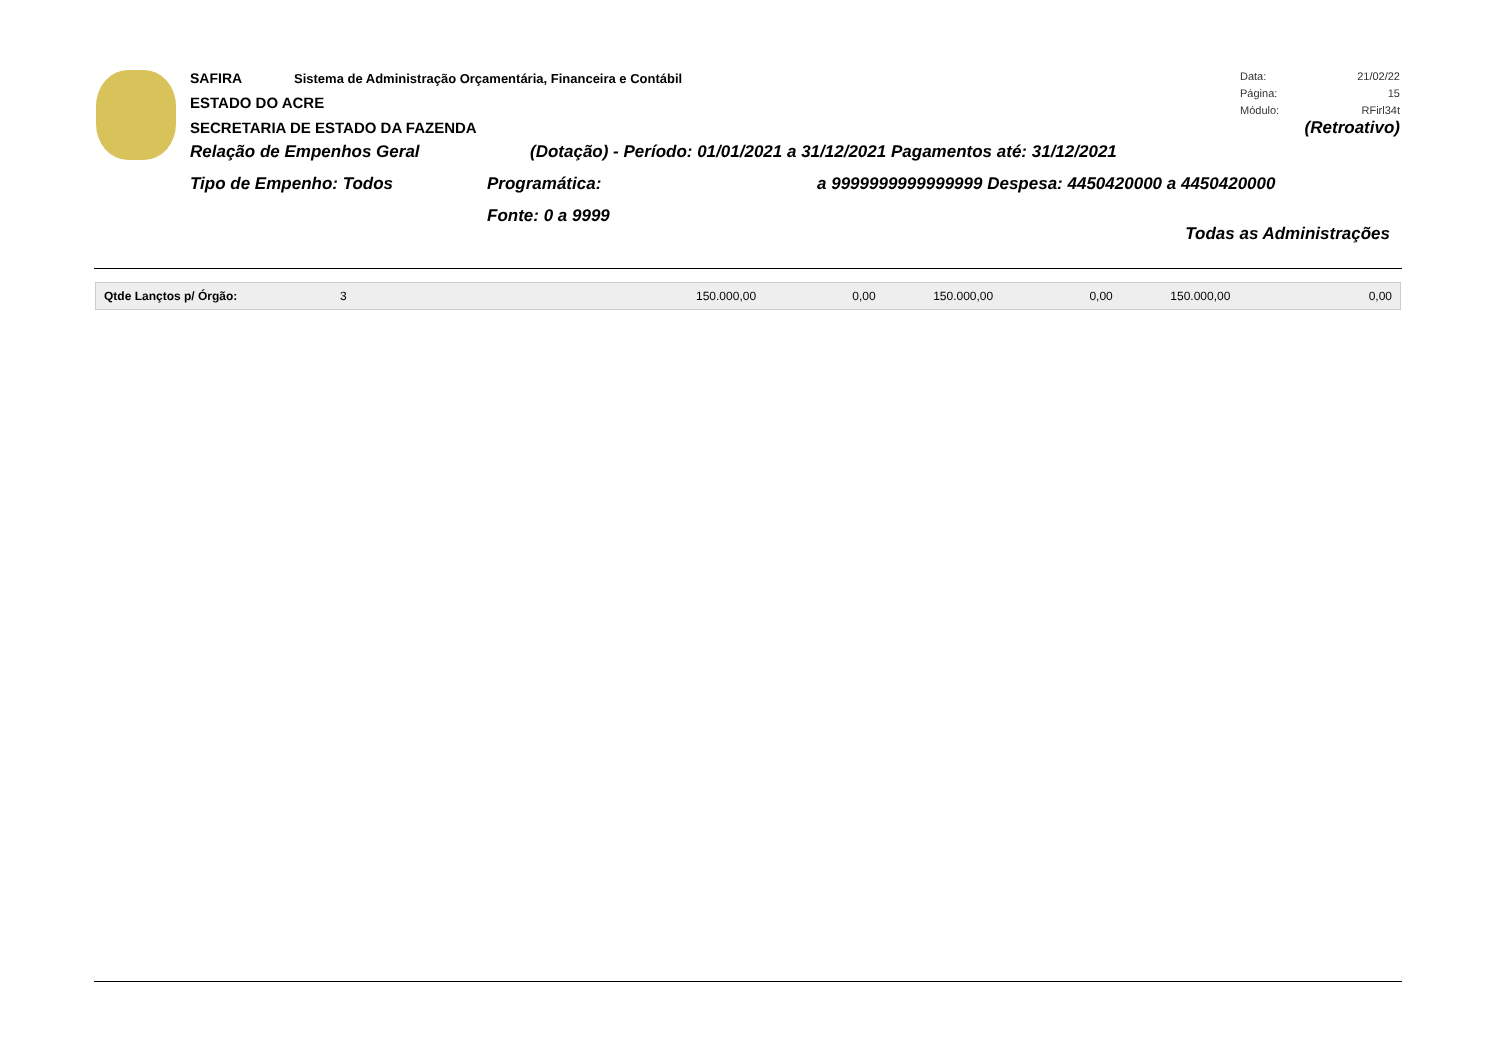Data: 21/02/22
Página: 15
Módulo: RFirl34t
SAFIRA Sistema de Administração Orçamentária, Financeira e Contábil
ESTADO DO ACRE
SECRETARIA DE ESTADO DA FAZENDA
(Retroativo)
Relação de Empenhos Geral (Dotação) - Período: 01/01/2021 a 31/12/2021 Pagamentos até: 31/12/2021
Tipo de Empenho: Todos Programática: a 9999999999999999 Despesa: 4450420000 a 4450420000
Fonte: 0 a 9999
Todas as Administrações
| Qtde Lançtos p/ Órgão: | 3 | 150.000,00 | 0,00 | 150.000,00 | 0,00 | 150.000,00 | 0,00 |